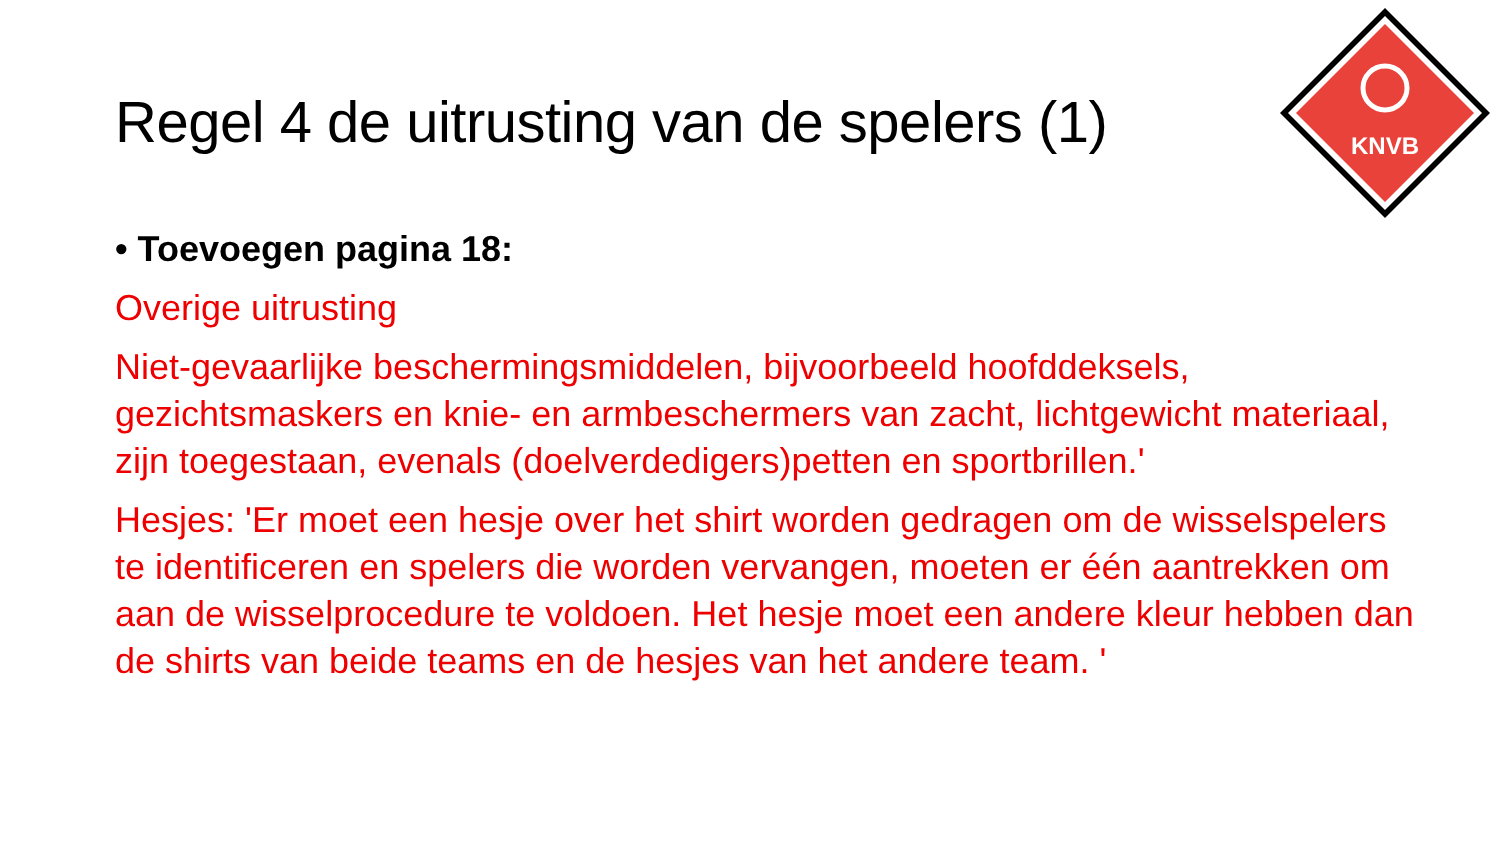Regel 4 de uitrusting van de spelers (1)
KNVB
• Toevoegen pagina 18:
Overige uitrusting
Niet-gevaarlijke beschermingsmiddelen, bijvoorbeeld hoofddeksels, gezichtsmaskers en knie- en armbeschermers van zacht, lichtgewicht materiaal, zijn toegestaan, evenals (doelverdedigers)petten en sportbrillen.'
Hesjes: 'Er moet een hesje over het shirt worden gedragen om de wisselspelers te identificeren en spelers die worden vervangen, moeten er één aantrekken om aan de wisselprocedure te voldoen. Het hesje moet een andere kleur hebben dan de shirts van beide teams en de hesjes van het andere team. '